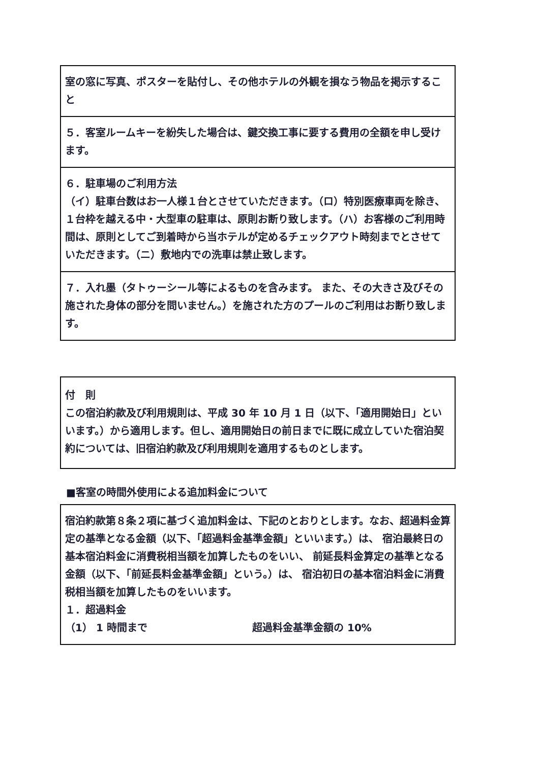室の窓に写真、ポスターを貼付し、その他ホテルの外観を損なう物品を掲示すること
５．客室ルームキーを紛失した場合は、鍵交換工事に要する費用の全額を申し受けます。
６．駐車場のご利用方法
（イ）駐車台数はお一人様１台とさせていただきます。（ロ）特別医療車両を除き、１台枠を越える中・大型車の駐車は、原則お断り致します。（ハ）お客様のご利用時間は、原則としてご到着時から当ホテルが定めるチェックアウト時刻までとさせて いただきます。（ニ）敷地内での洗車は禁止致します。
７．入れ墨（タトゥーシール等によるものを含みます。 また、その大きさ及びその施された身体の部分を問いません。）を施された方のプールのご利用はお断り致します。
付　則
この宿泊約款及び利用規則は、平成 30 年 10 月 1 日（以下、「適用開始日」といいます。）から適用します。但し、適用開始日の前日までに既に成立していた宿泊契約については、旧宿泊約款及び利用規則を適用するものとします。
■客室の時間外使用による追加料金について
宿泊約款第８条２項に基づく追加料金は、下記のとおりとします。なお、超過料金算定の基準となる金額（以下、「超過料金基準金額」といいます。）は、 宿泊最終日の基本宿泊料金に消費税相当額を加算したものをいい、 前延長料金算定の基準となる金額（以下、「前延長料金基準金額」という。）は、 宿泊初日の基本宿泊料金に消費税相当額を加算したものをいいます。
１．超過料金
（1） 1 時間まで 超過料金基準金額の 10%